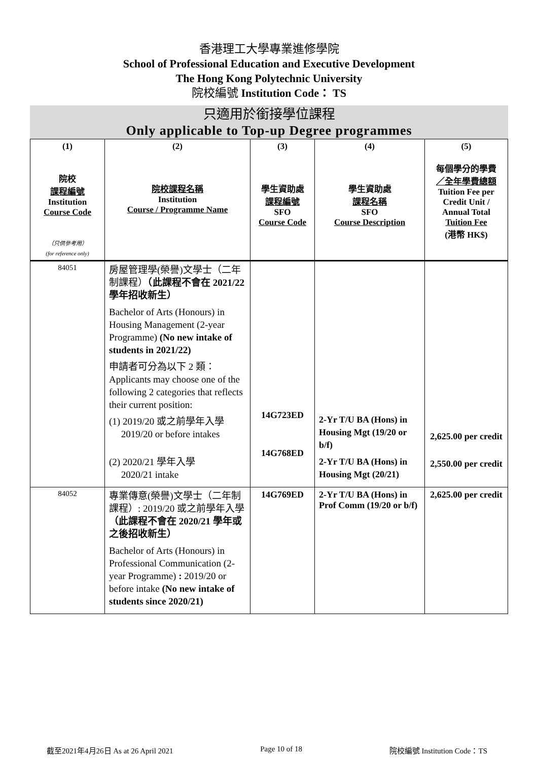香港理工大學專業進修學院
School of Professional Education and Executive Development
The Hong Kong Polytechnic University
院校編號 Institution Code： TS
只適用於銜接學位課程
Only applicable to Top-up Degree programmes
| (1) 院校 課程編號 Institution Course Code （只供參考用） (for reference only) | (2) 院校課程名稱 Institution Course / Programme Name | (3) 學生資助處 課程編號 SFO Course Code | (4) 學生資助處 課程名稱 SFO Course Description | (5) 每個學分的學費 ／全年學費總額 Tuition Fee per Credit Unit / Annual Total Tuition Fee (港幣 HK$) |
| --- | --- | --- | --- | --- |
| 84051 | 房屋管理學(榮譽)文學士（二年制課程） （此課程不會在 2021/22 學年招收新生） Bachelor of Arts (Honours) in Housing Management (2-year Programme) (No new intake of students in 2021/22) 申請者可分為以下 2 類： Applicants may choose one of the following 2 categories that reflects their current position: (1) 2019/20 或之前學年入學 2019/20 or before intakes (2) 2020/21 學年入學 2020/21 intake | 14G723ED 14G768ED | 2-Yr T/U BA (Hons) in Housing Mgt (19/20 or b/f) 2-Yr T/U BA (Hons) in Housing Mgt (20/21) | 2,625.00 per credit 2,550.00 per credit |
| 84052 | 專業傳意(榮譽)文學士（二年制課程）: 2019/20 或之前學年入學 （此課程不會在 2020/21 學年或之後招收新生） Bachelor of Arts (Honours) in Professional Communication (2-year Programme) : 2019/20 or before intake (No new intake of students since 2020/21) | 14G769ED | 2-Yr T/U BA (Hons) in Prof Comm (19/20 or b/f) | 2,625.00 per credit |
截至2021年4月26日 As at 26 April 2021 Page 10 of 18 院校編號 Institution Code：TS